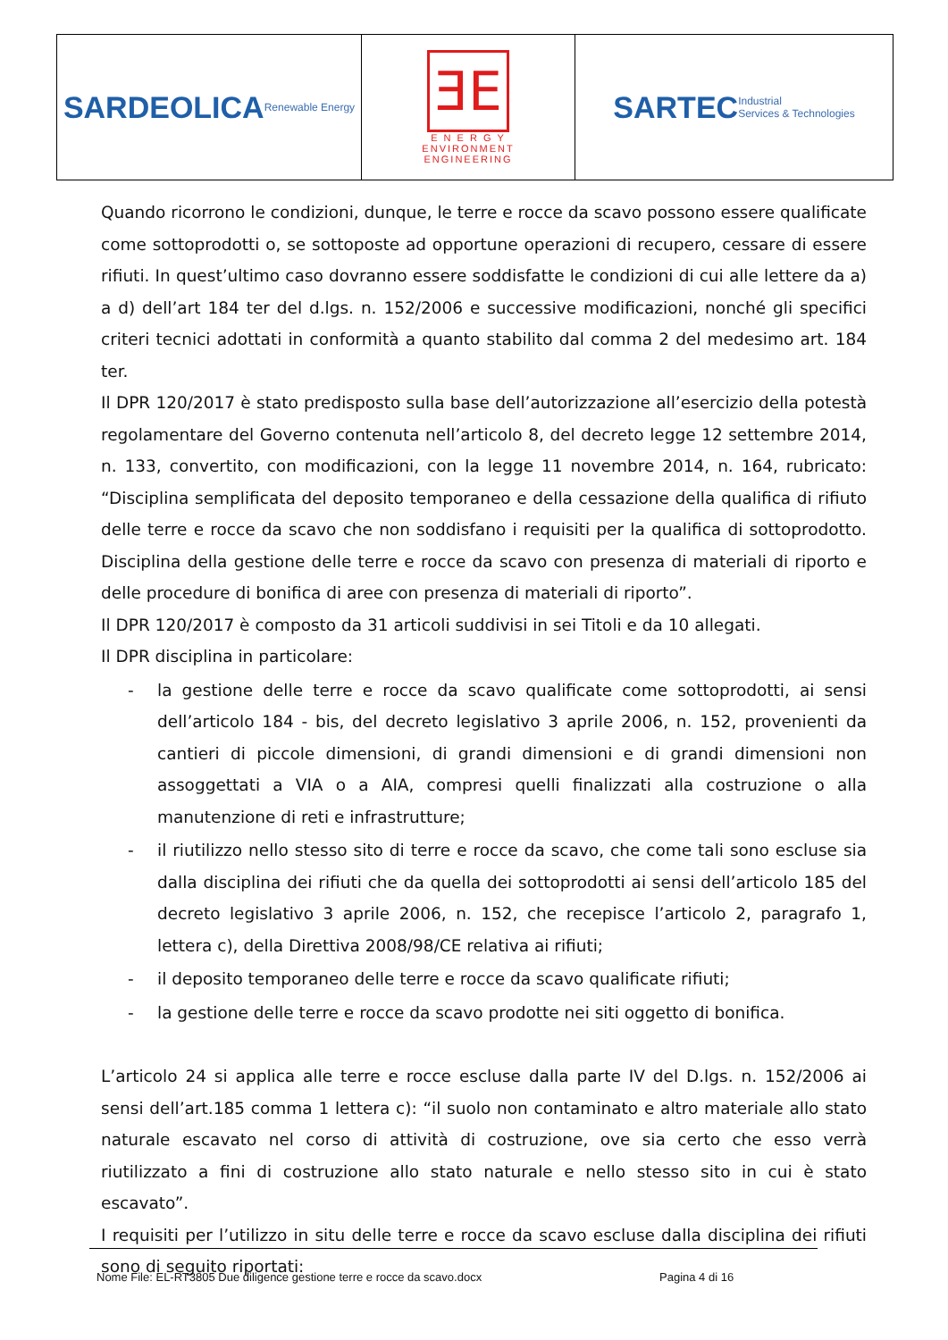SARDEOLICA
Renewable Energy
ƎE
E N E R G Y
ENVIRONMENT
ENGINEERING
SARTEC
Industrial
Services & Technologies
Quando ricorrono le condizioni, dunque, le terre e rocce da scavo possono essere qualificate come sottoprodotti o, se sottoposte ad opportune operazioni di recupero, cessare di essere rifiuti. In quest’ultimo caso dovranno essere soddisfatte le condizioni di cui alle lettere da a) a d) dell’art 184 ter del d.lgs. n. 152/2006 e successive modificazioni, nonché gli specifici criteri tecnici adottati in conformità a quanto stabilito dal comma 2 del medesimo art. 184 ter.
Il DPR 120/2017 è stato predisposto sulla base dell’autorizzazione all’esercizio della potestà regolamentare del Governo contenuta nell’articolo 8, del decreto legge 12 settembre 2014, n. 133, convertito, con modificazioni, con la legge 11 novembre 2014, n. 164, rubricato: “Disciplina semplificata del deposito temporaneo e della cessazione della qualifica di rifiuto delle terre e rocce da scavo che non soddisfano i requisiti per la qualifica di sottoprodotto. Disciplina della gestione delle terre e rocce da scavo con presenza di materiali di riporto e delle procedure di bonifica di aree con presenza di materiali di riporto”.
Il DPR 120/2017 è composto da 31 articoli suddivisi in sei Titoli e da 10 allegati.
Il DPR disciplina in particolare:
- la gestione delle terre e rocce da scavo qualificate come sottoprodotti, ai sensi dell’articolo 184 - bis, del decreto legislativo 3 aprile 2006, n. 152, provenienti da cantieri di piccole dimensioni, di grandi dimensioni e di grandi dimensioni non assoggettati a VIA o a AIA, compresi quelli finalizzati alla costruzione o alla manutenzione di reti e infrastrutture;
- il riutilizzo nello stesso sito di terre e rocce da scavo, che come tali sono escluse sia dalla disciplina dei rifiuti che da quella dei sottoprodotti ai sensi dell’articolo 185 del decreto legislativo 3 aprile 2006, n. 152, che recepisce l’articolo 2, paragrafo 1, lettera c), della Direttiva 2008/98/CE relativa ai rifiuti;
- il deposito temporaneo delle terre e rocce da scavo qualificate rifiuti;
- la gestione delle terre e rocce da scavo prodotte nei siti oggetto di bonifica.
L’articolo 24 si applica alle terre e rocce escluse dalla parte IV del D.lgs. n. 152/2006 ai sensi dell’art.185 comma 1 lettera c): “il suolo non contaminato e altro materiale allo stato naturale escavato nel corso di attività di costruzione, ove sia certo che esso verrà riutilizzato a fini di costruzione allo stato naturale e nello stesso sito in cui è stato escavato”.
I requisiti per l’utilizzo in situ delle terre e rocce da scavo escluse dalla disciplina dei rifiuti sono di seguito riportati:
Nome File: EL-RT3805 Due diligence gestione terre e rocce da scavo.docx Pagina 4 di 16